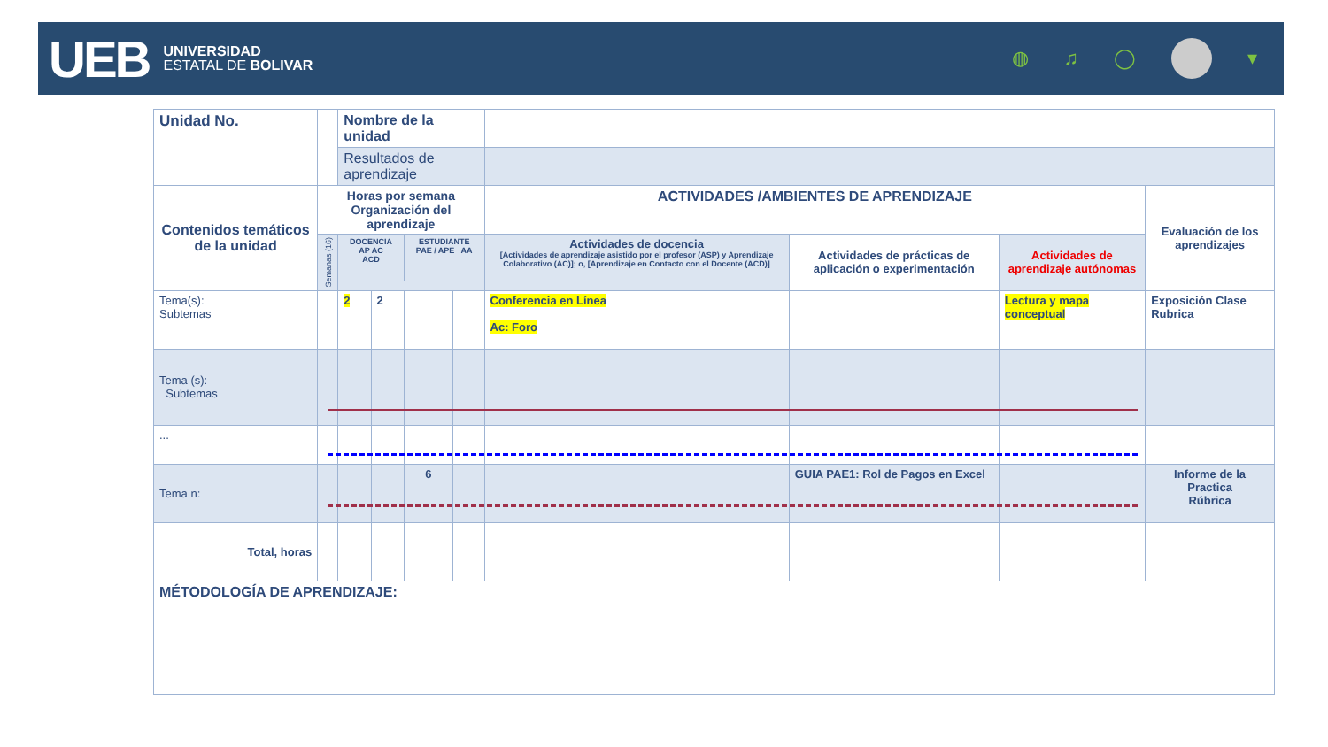UEB
UNIVERSIDAD
ESTATAL DE BOLIVAR
◍ ♫ ◯ ▾
| Unidad No. | | | Nombre de la unidad | | | | | | | |
| | | | Resultados de aprendizaje | | | | | | | |
| Contenidos temáticos de la unidad | | Horas por semana Organización del aprendizaje | | | | | ACTIVIDADES /AMBIENTES DE APRENDIZAJE | | | Evaluación de los aprendizajes |
| | | Semanas (16) | DOCENCIA AP AC ACD | | ESTUDIANTE PAE / APE AA | | Actividades de docencia [Actividades de aprendizaje asistido por el profesor (ASP) y Aprendizaje Colaborativo (AC)]; o, [Aprendizaje en Contacto con el Docente (ACD)] | Actividades de prácticas de aplicación o experimentación | Actividades de aprendizaje autónomas | |
| Tema(s): Subtemas | | | 2 | 2 | | | Conferencia en Línea Ac: Foro | | Lectura y mapa conceptual | Exposición Clase Rubrica |
| Tema (s): Subtemas | | | | | | | | | | |
| ... | | | | | | | | | | |
| Tema n: | | | | | 6 | | | GUIA PAE1: Rol de Pagos en Excel | | Informe de la Practica Rúbrica |
| Total, horas | | | | | | | | | | |
| MÉTODOLOGÍA DE APRENDIZAJE: | | | | | | | | | | |